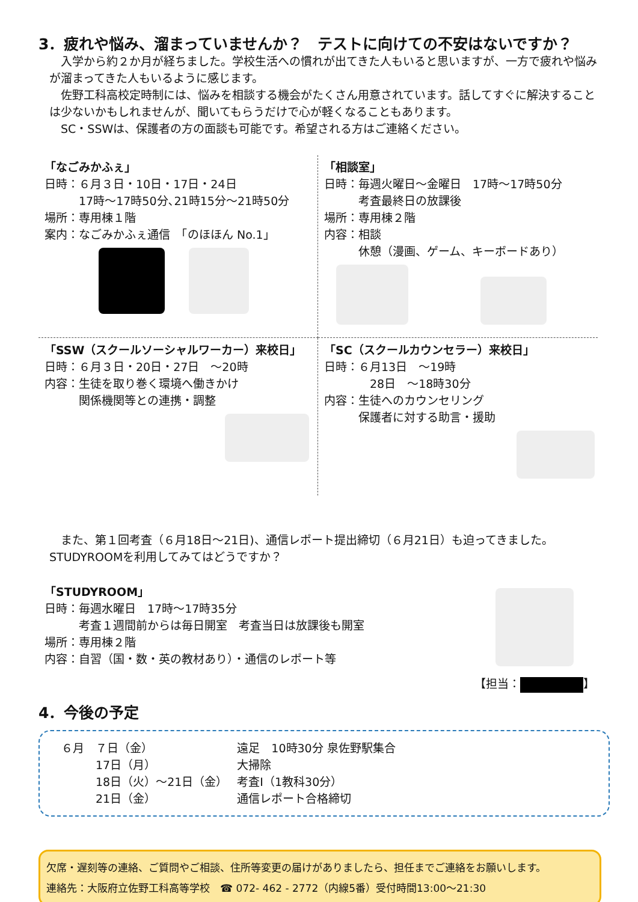3．疲れや悩み、溜まっていませんか？　テストに向けての不安はないですか？
　入学から約２か月が経ちました。学校生活への慣れが出てきた人もいると思いますが、一方で疲れや悩みが溜まってきた人もいるように感じます。
　佐野工科高校定時制には、悩みを相談する機会がたくさん用意されています。話してすぐに解決することは少ないかもしれませんが、聞いてもらうだけで心が軽くなることもあります。
　SC・SSWは、保護者の方の面談も可能です。希望される方はご連絡ください。
「なごみかふぇ」
日時：６月３日・10日・17日・24日
　　　17時～17時50分､21時15分～21時50分
場所：専用棟１階
案内：なごみかふぇ通信　「のほほん No.1」
「相談室」
日時：毎週火曜日～金曜日　17時～17時50分
　　　考査最終日の放課後
場所：専用棟２階
内容：相談
　　　休憩（漫画、ゲーム、キーボードあり）
「SSW（スクールソーシャルワーカー）来校日」
日時：６月３日・20日・27日　～20時
内容：生徒を取り巻く環境へ働きかけ
　　　関係機関等との連携・調整
「SC（スクールカウンセラー）来校日」
日時：６月13日　～19時
　　　　28日　～18時30分
内容：生徒へのカウンセリング
　　　保護者に対する助言・援助
　また、第１回考査（６月18日～21日)、通信レポート提出締切（６月21日）も迫ってきました。STUDYROOMを利用してみてはどうですか？
「STUDYROOM」
日時：毎週水曜日　17時～17時35分
　　　考査１週間前からは毎日開室　考査当日は放課後も開室
場所：専用棟２階
内容：自習（国・数・英の教材あり）・通信のレポート等
【担当： 】
4．今後の予定
| ６月 ７日（金） | 遠足 10時30分 泉佐野駅集合 |
| 17日（月） | 大掃除 |
| 18日（火）～21日（金） | 考査Ⅰ（1教科30分） |
| 21日（金） | 通信レポート合格締切 |
欠席・遅刻等の連絡、ご質問やご相談、住所等変更の届けがありましたら、担任までご連絡をお願いします。
連絡先：大阪府立佐野工科高等学校　☎ 072- 462 - 2772（内線5番）受付時間13:00～21:30